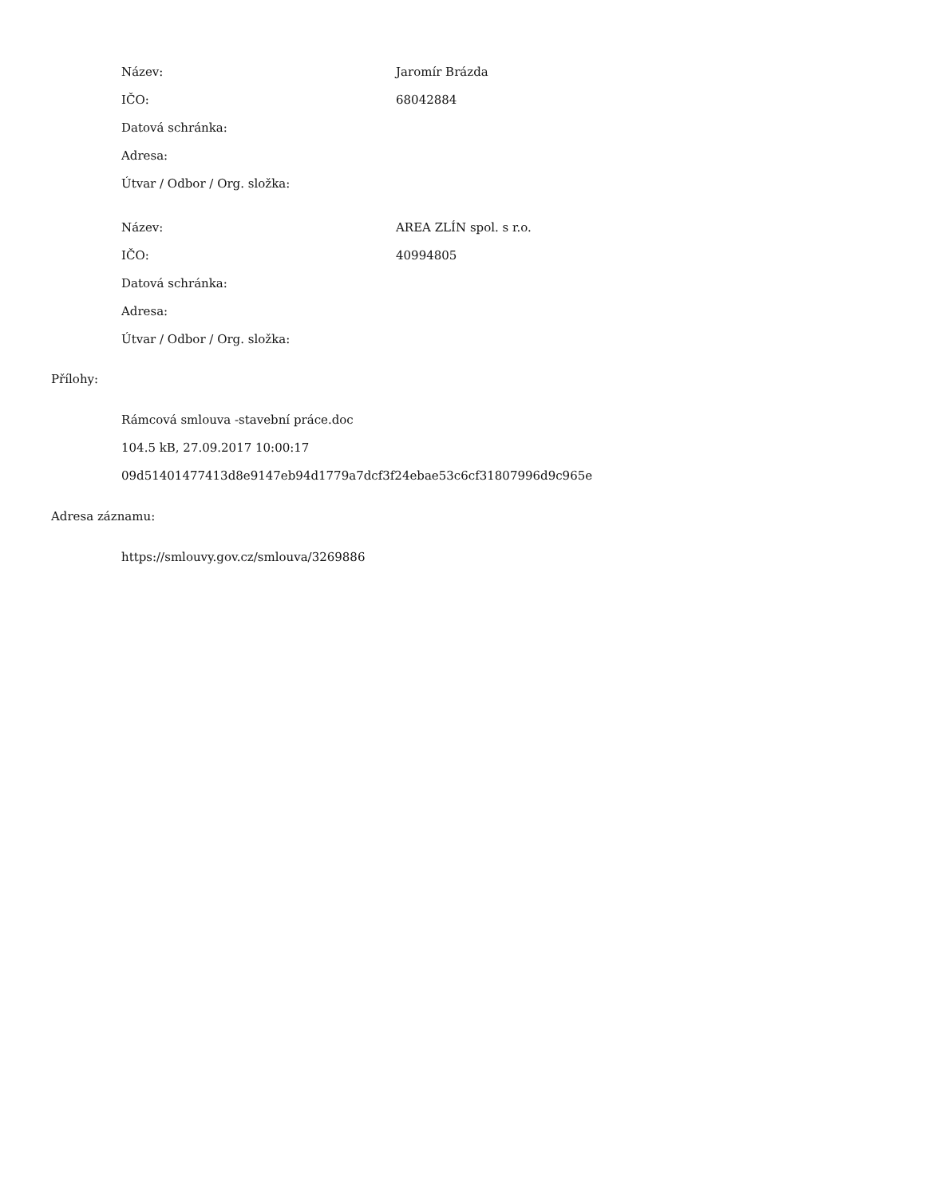| Název: | Jaromír Brázda |
| IČO: | 68042884 |
| Datová schránka: | |
| Adresa: | |
| Útvar / Odbor / Org. složka: | |
| Název: | AREA ZLÍN spol. s r.o. |
| IČO: | 40994805 |
| Datová schránka: | |
| Adresa: | |
| Útvar / Odbor / Org. složka: | |
Přílohy:
Rámcová smlouva -stavební práce.doc
104.5 kB, 27.09.2017 10:00:17
09d51401477413d8e9147eb94d1779a7dcf3f24ebae53c6cf31807996d9c965e
Adresa záznamu:
https://smlouvy.gov.cz/smlouva/3269886